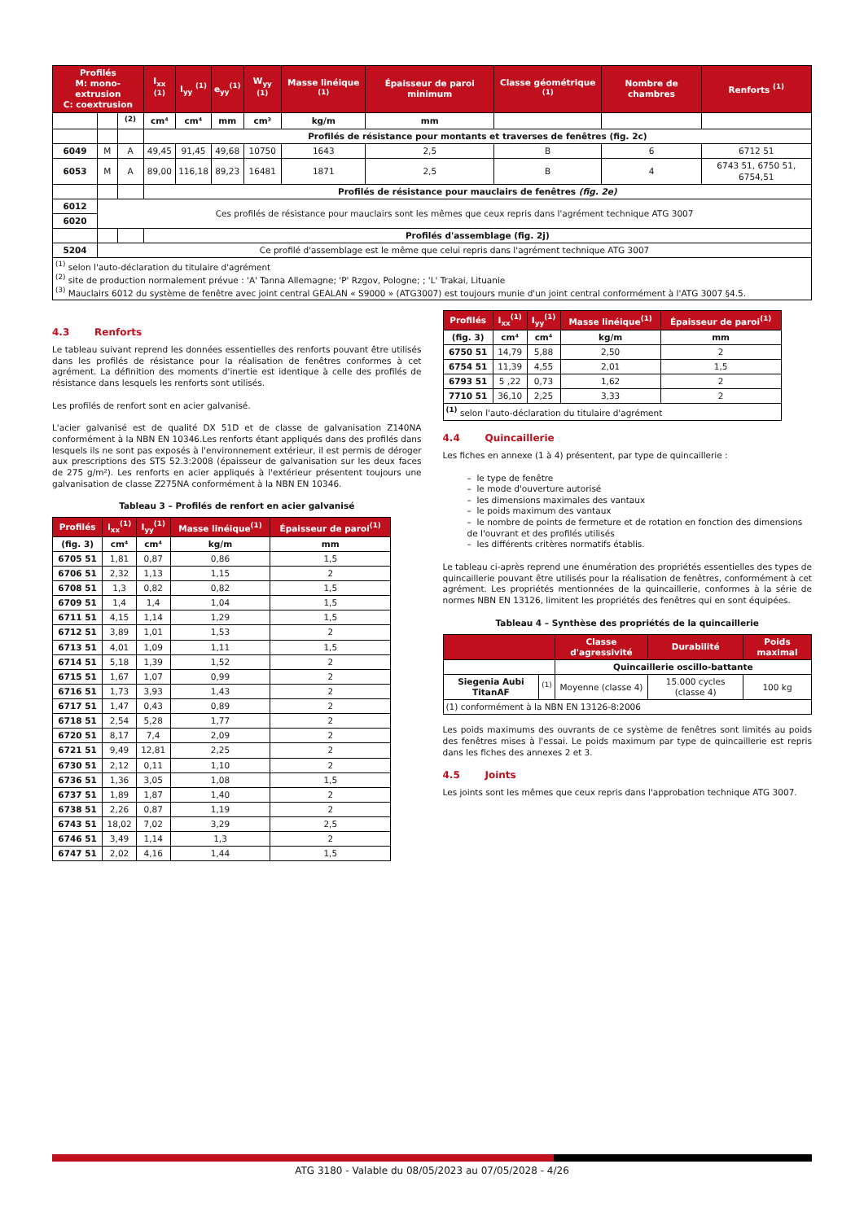| Profilés M: mono-extrusion C: coextrusion | | | I<sub>xx</sub> <sup>(1)</sup> | I<sub>yy</sub> <sup>(1)</sup> | e<sub>yy</sub><sup>(1)</sup> | W<sub>yy</sub> <sup>(1)</sup> | Masse linéique <sup>(1)</sup> | Épaisseur de paroi minimum | Classe géométrique <sup>(1)</sup> | Nombre de chambres | Renforts <sup>(1)</sup> |
| --- | --- | --- | --- | --- | --- | --- | --- | --- | --- | --- | --- |
| | | <sup>(2)</sup> | cm⁴ | cm⁴ | mm | cm³ | kg/m | mm | | | |
| | | | Profilés de résistance pour montants et traverses de fenêtres (fig. 2c) | | | | | | | | |
| 6049 | M | A | 49,45 | 91,45 | 49,68 | 10750 | 1643 | 2,5 | B | 6 | 6712 51 |
| 6053 | M | A | 89,00 | 116,18 | 89,23 | 16481 | 1871 | 2,5 | B | 4 | 6743 51, 6750 51, 6754,51 |
| | | | Profilés de résistance pour mauclairs de fenêtres (fig. 2e) | | | | | | | | |
| 6012 | Ces profilés de résistance pour mauclairs sont les mêmes que ceux repris dans l'agrément technique ATG 3007 | | | | | | | | | | |
| 6020 | | | | | | | | | | | |
| | | | Profilés d'assemblage (fig. 2j) | | | | | | | | |
| 5204 | Ce profilé d'assemblage est le même que celui repris dans l'agrément technique ATG 3007 | | | | | | | | | | |
| <sup>(1)</sup> selon l'auto-déclaration du titulaire d'agrément <sup>(2)</sup> site de production normalement prévue : 'A' Tanna Allemagne; 'P' Rzgov, Pologne; ; 'L' Trakai, Lituanie <sup>(3)</sup> Mauclairs 6012 du système de fenêtre avec joint central GEALAN « S9000 » (ATG3007) est toujours munie d'un joint central conformément à l'ATG 3007 §4.5. | | | | | | | | | | | |
4.3 Renforts
Le tableau suivant reprend les données essentielles des renforts pouvant être utilisés dans les profilés de résistance pour la réalisation de fenêtres conformes à cet agrément. La définition des moments d'inertie est identique à celle des profilés de résistance dans lesquels les renforts sont utilisés.
Les profilés de renfort sont en acier galvanisé.
L'acier galvanisé est de qualité DX 51D et de classe de galvanisation Z140NA conformément à la NBN EN 10346.Les renforts étant appliqués dans des profilés dans lesquels ils ne sont pas exposés à l'environnement extérieur, il est permis de déroger aux prescriptions des STS 52.3:2008 (épaisseur de galvanisation sur les deux faces de 275 g/m²). Les renforts en acier appliqués à l'extérieur présentent toujours une galvanisation de classe Z275NA conformément à la NBN EN 10346.
Tableau 3 – Profilés de renfort en acier galvanisé
| Profilés | I<sub>xx</sub><sup>(1)</sup> | I<sub>yy</sub><sup>(1)</sup> | Masse linéique<sup>(1)</sup> | Épaisseur de paroi<sup>(1)</sup> |
| --- | --- | --- | --- | --- |
| (fig. 3) | cm⁴ | cm⁴ | kg/m | mm |
| 6705 51 | 1,81 | 0,87 | 0,86 | 1,5 |
| 6706 51 | 2,32 | 1,13 | 1,15 | 2 |
| 6708 51 | 1,3 | 0,82 | 0,82 | 1,5 |
| 6709 51 | 1,4 | 1,4 | 1,04 | 1,5 |
| 6711 51 | 4,15 | 1,14 | 1,29 | 1,5 |
| 6712 51 | 3,89 | 1,01 | 1,53 | 2 |
| 6713 51 | 4,01 | 1,09 | 1,11 | 1,5 |
| 6714 51 | 5,18 | 1,39 | 1,52 | 2 |
| 6715 51 | 1,67 | 1,07 | 0,99 | 2 |
| 6716 51 | 1,73 | 3,93 | 1,43 | 2 |
| 6717 51 | 1,47 | 0,43 | 0,89 | 2 |
| 6718 51 | 2,54 | 5,28 | 1,77 | 2 |
| 6720 51 | 8,17 | 7,4 | 2,09 | 2 |
| 6721 51 | 9,49 | 12,81 | 2,25 | 2 |
| 6730 51 | 2,12 | 0,11 | 1,10 | 2 |
| 6736 51 | 1,36 | 3,05 | 1,08 | 1,5 |
| 6737 51 | 1,89 | 1,87 | 1,40 | 2 |
| 6738 51 | 2,26 | 0,87 | 1,19 | 2 |
| 6743 51 | 18,02 | 7,02 | 3,29 | 2,5 |
| 6746 51 | 3,49 | 1,14 | 1,3 | 2 |
| 6747 51 | 2,02 | 4,16 | 1,44 | 1,5 |
| Profilés | I<sub>xx</sub><sup>(1)</sup> | I<sub>yy</sub><sup>(1)</sup> | Masse linéique<sup>(1)</sup> | Épaisseur de paroi<sup>(1)</sup> |
| --- | --- | --- | --- | --- |
| (fig. 3) | cm⁴ | cm⁴ | kg/m | mm |
| 6750 51 | 14,79 | 5,88 | 2,50 | 2 |
| 6754 51 | 11,39 | 4,55 | 2,01 | 1,5 |
| 6793 51 | 5 ,22 | 0,73 | 1,62 | 2 |
| 7710 51 | 36,10 | 2,25 | 3,33 | 2 |
| <sup>(1)</sup> selon l'auto-déclaration du titulaire d'agrément | | | | |
4.4 Quincaillerie
Les fiches en annexe (1 à 4) présentent, par type de quincaillerie :
– le type de fenêtre
– le mode d'ouverture autorisé
– les dimensions maximales des vantaux
– le poids maximum des vantaux
– le nombre de points de fermeture et de rotation en fonction des dimensions de l'ouvrant et des profilés utilisés
– les différents critères normatifs établis.
Le tableau ci-après reprend une énumération des propriétés essentielles des types de quincaillerie pouvant être utilisés pour la réalisation de fenêtres, conformément à cet agrément. Les propriétés mentionnées de la quincaillerie, conformes à la série de normes NBN EN 13126, limitent les propriétés des fenêtres qui en sont équipées.
Tableau 4 – Synthèse des propriétés de la quincaillerie
| | | Classe d'agressivité | Durabilité | Poids maximal |
| --- | --- | --- | --- | --- |
| | | Quincaillerie oscillo-battante | | |
| Siegenia Aubi TitanAF | <sup>(1)</sup> | Moyenne (classe 4) | 15.000 cycles (classe 4) | 100 kg |
| (1) conformément à la NBN EN 13126-8:2006 | | | | |
Les poids maximums des ouvrants de ce système de fenêtres sont limités au poids des fenêtres mises à l'essai. Le poids maximum par type de quincaillerie est repris dans les fiches des annexes 2 et 3.
4.5 Joints
Les joints sont les mêmes que ceux repris dans l'approbation technique ATG 3007.
ATG 3180 - Valable du 08/05/2023 au 07/05/2028 - 4/26